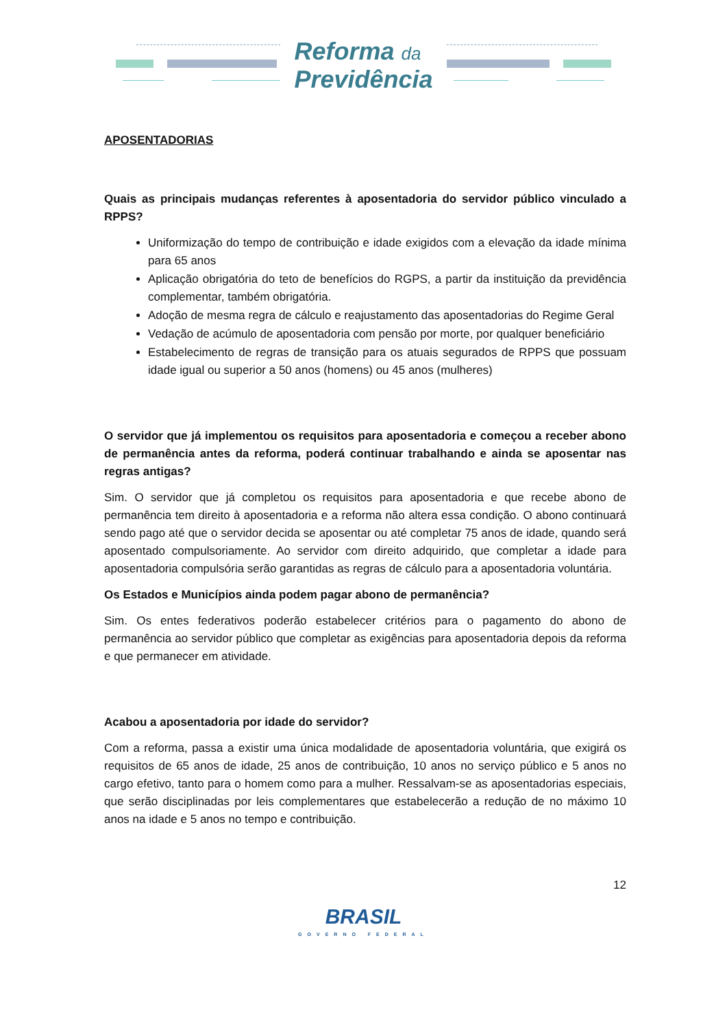Reforma da
Previdência
APOSENTADORIAS
Quais as principais mudanças referentes à aposentadoria do servidor público vinculado a RPPS?
Uniformização do tempo de contribuição e idade exigidos com a elevação da idade mínima para 65 anos
Aplicação obrigatória do teto de benefícios do RGPS, a partir da instituição da previdência complementar, também obrigatória.
Adoção de mesma regra de cálculo e reajustamento das aposentadorias do Regime Geral
Vedação de acúmulo de aposentadoria com pensão por morte, por qualquer beneficiário
Estabelecimento de regras de transição para os atuais segurados de RPPS que possuam idade igual ou superior a 50 anos (homens) ou 45 anos (mulheres)
O servidor que já implementou os requisitos para aposentadoria e começou a receber abono de permanência antes da reforma, poderá continuar trabalhando e ainda se aposentar nas regras antigas?
Sim. O servidor que já completou os requisitos para aposentadoria e que recebe abono de permanência tem direito à aposentadoria e a reforma não altera essa condição. O abono continuará sendo pago até que o servidor decida se aposentar ou até completar 75 anos de idade, quando será aposentado compulsoriamente. Ao servidor com direito adquirido, que completar a idade para aposentadoria compulsória serão garantidas as regras de cálculo para a aposentadoria voluntária.
Os Estados e Municípios ainda podem pagar abono de permanência?
Sim. Os entes federativos poderão estabelecer critérios para o pagamento do abono de permanência ao servidor público que completar as exigências para aposentadoria depois da reforma e que permanecer em atividade.
Acabou a aposentadoria por idade do servidor?
Com a reforma, passa a existir uma única modalidade de aposentadoria voluntária, que exigirá os requisitos de 65 anos de idade, 25 anos de contribuição, 10 anos no serviço público e 5 anos no cargo efetivo, tanto para o homem como para a mulher. Ressalvam-se as aposentadorias especiais, que serão disciplinadas por leis complementares que estabelecerão a redução de no máximo 10 anos na idade e 5 anos no tempo e contribuição.
12
BRASIL
GOVERNO FEDERAL